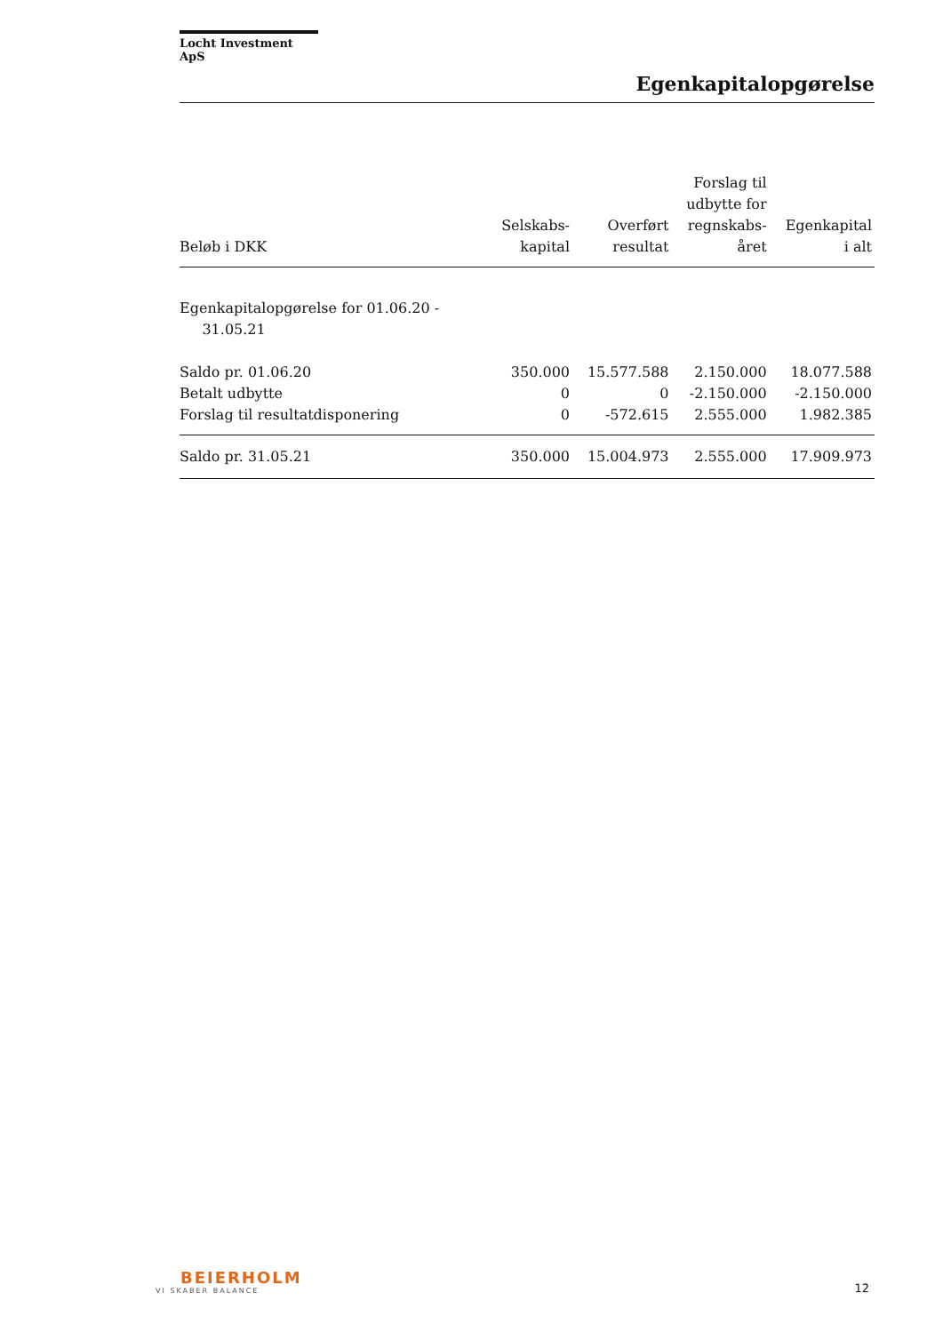Locht Investment ApS
Egenkapitalopgørelse
| Beløb i DKK | Selskabs- kapital | Overført resultat | Forslag til udbytte for regnskabs- året | Egenkapital i alt |
| --- | --- | --- | --- | --- |
| Egenkapitalopgørelse for 01.06.20 - 31.05.21 | | | | |
| Saldo pr. 01.06.20 | 350.000 | 15.577.588 | 2.150.000 | 18.077.588 |
| Betalt udbytte | 0 | 0 | -2.150.000 | -2.150.000 |
| Forslag til resultatdisponering | 0 | -572.615 | 2.555.000 | 1.982.385 |
| Saldo pr. 31.05.21 | 350.000 | 15.004.973 | 2.555.000 | 17.909.973 |
BEIERHOLM
VI SKABER BALANCE
12